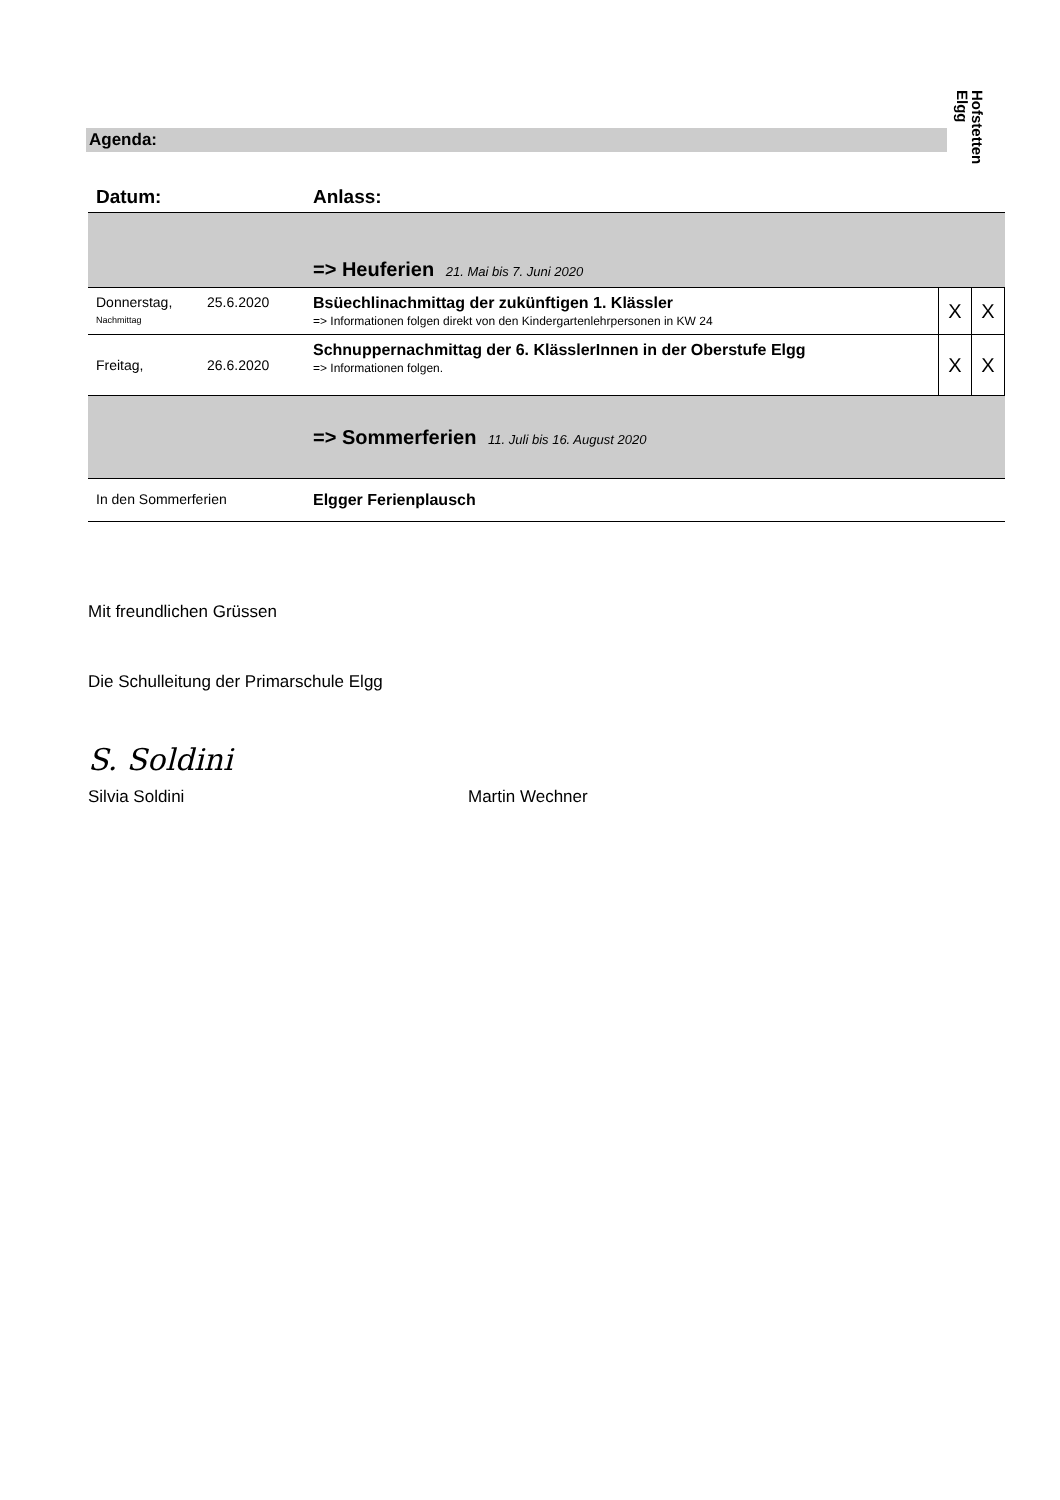Hofstetten
Elgg
Agenda:
| Datum: | | Anlass: | | |
| --- | --- | --- | --- | --- |
| | | => Heuferien 21. Mai bis 7. Juni 2020 | | |
| Donnerstag, Nachmittag | 25.6.2020 | Bsüechlinachmittag der zukünftigen 1. Klässler => Informationen folgen direkt von den Kindergartenlehrpersonen in KW 24 | X | X |
| Freitag, | 26.6.2020 | Schnuppernachmittag der 6. KlässlerInnen in der Oberstufe Elgg => Informationen folgen. | X | X |
| | | => Sommerferien 11. Juli bis 16. August 2020 | | |
| In den Sommerferien | | Elgger Ferienplausch | | |
Mit freundlichen Grüssen
Die Schulleitung der Primarschule Elgg
S. Soldini
Silvia Soldini
Martin Wechner